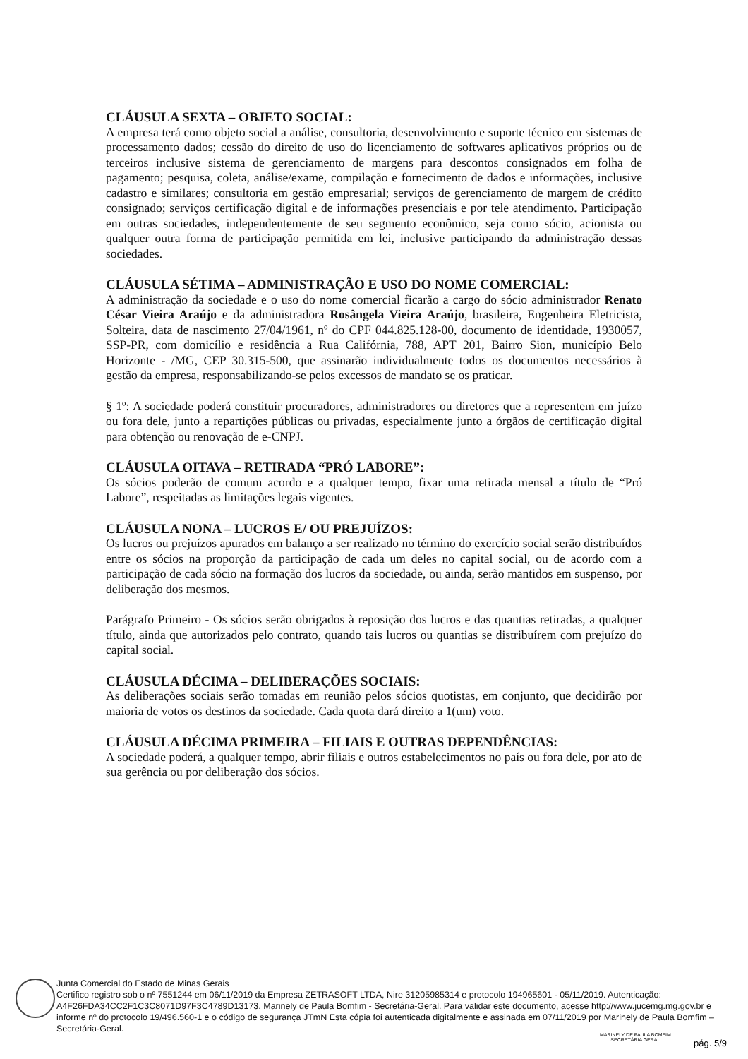CLÁUSULA SEXTA – OBJETO SOCIAL:
A empresa terá como objeto social a análise, consultoria, desenvolvimento e suporte técnico em sistemas de processamento dados; cessão do direito de uso do licenciamento de softwares aplicativos próprios ou de terceiros inclusive sistema de gerenciamento de margens para descontos consignados em folha de pagamento; pesquisa, coleta, análise/exame, compilação e fornecimento de dados e informações, inclusive cadastro e similares; consultoria em gestão empresarial; serviços de gerenciamento de margem de crédito consignado; serviços certificação digital e de informações presenciais e por tele atendimento. Participação em outras sociedades, independentemente de seu segmento econômico, seja como sócio, acionista ou qualquer outra forma de participação permitida em lei, inclusive participando da administração dessas sociedades.
CLÁUSULA SÉTIMA – ADMINISTRAÇÃO E USO DO NOME COMERCIAL:
A administração da sociedade e o uso do nome comercial ficarão a cargo do sócio administrador Renato César Vieira Araújo e da administradora Rosângela Vieira Araújo, brasileira, Engenheira Eletricista, Solteira, data de nascimento 27/04/1961, nº do CPF 044.825.128-00, documento de identidade, 1930057, SSP-PR, com domicílio e residência a Rua Califórnia, 788, APT 201, Bairro Sion, município Belo Horizonte - /MG, CEP 30.315-500, que assinarão individualmente todos os documentos necessários à gestão da empresa, responsabilizando-se pelos excessos de mandato se os praticar.
§ 1º: A sociedade poderá constituir procuradores, administradores ou diretores que a representem em juízo ou fora dele, junto a repartições públicas ou privadas, especialmente junto a órgãos de certificação digital para obtenção ou renovação de e-CNPJ.
CLÁUSULA OITAVA – RETIRADA “PRÓ LABORE”:
Os sócios poderão de comum acordo e a qualquer tempo, fixar uma retirada mensal a título de “Pró Labore”, respeitadas as limitações legais vigentes.
CLÁUSULA NONA – LUCROS E/ OU PREJUÍZOS:
Os lucros ou prejuízos apurados em balanço a ser realizado no término do exercício social serão distribuídos entre os sócios na proporção da participação de cada um deles no capital social, ou de acordo com a participação de cada sócio na formação dos lucros da sociedade, ou ainda, serão mantidos em suspenso, por deliberação dos mesmos.
Parágrafo Primeiro - Os sócios serão obrigados à reposição dos lucros e das quantias retiradas, a qualquer título, ainda que autorizados pelo contrato, quando tais lucros ou quantias se distribuírem com prejuízo do capital social.
CLÁUSULA DÉCIMA – DELIBERAÇÕES SOCIAIS:
As deliberações sociais serão tomadas em reunião pelos sócios quotistas, em conjunto, que decidirão por maioria de votos os destinos da sociedade. Cada quota dará direito a 1(um) voto.
CLÁUSULA DÉCIMA PRIMEIRA – FILIAIS E OUTRAS DEPENDÊNCIAS:
A sociedade poderá, a qualquer tempo, abrir filiais e outros estabelecimentos no país ou fora dele, por ato de sua gerência ou por deliberação dos sócios.
Junta Comercial do Estado de Minas Gerais
Certifico registro sob o nº 7551244 em 06/11/2019 da Empresa ZETRASOFT LTDA, Nire 31205985314 e protocolo 194965601 - 05/11/2019. Autenticação: A4F26FDA34CC2F1C3C8071D97F3C4789D13173. Marinely de Paula Bomfim - Secretária-Geral. Para validar este documento, acesse http://www.jucemg.mg.gov.br e informe nº do protocolo 19/496.560-1 e o código de segurança JTmN Esta cópia foi autenticada digitalmente e assinada em 07/11/2019 por Marinely de Paula Bomfim – Secretária-Geral.
MARINELY DE PAULA BOMFIM
SECRETÁRIA GERAL
pág. 5/9